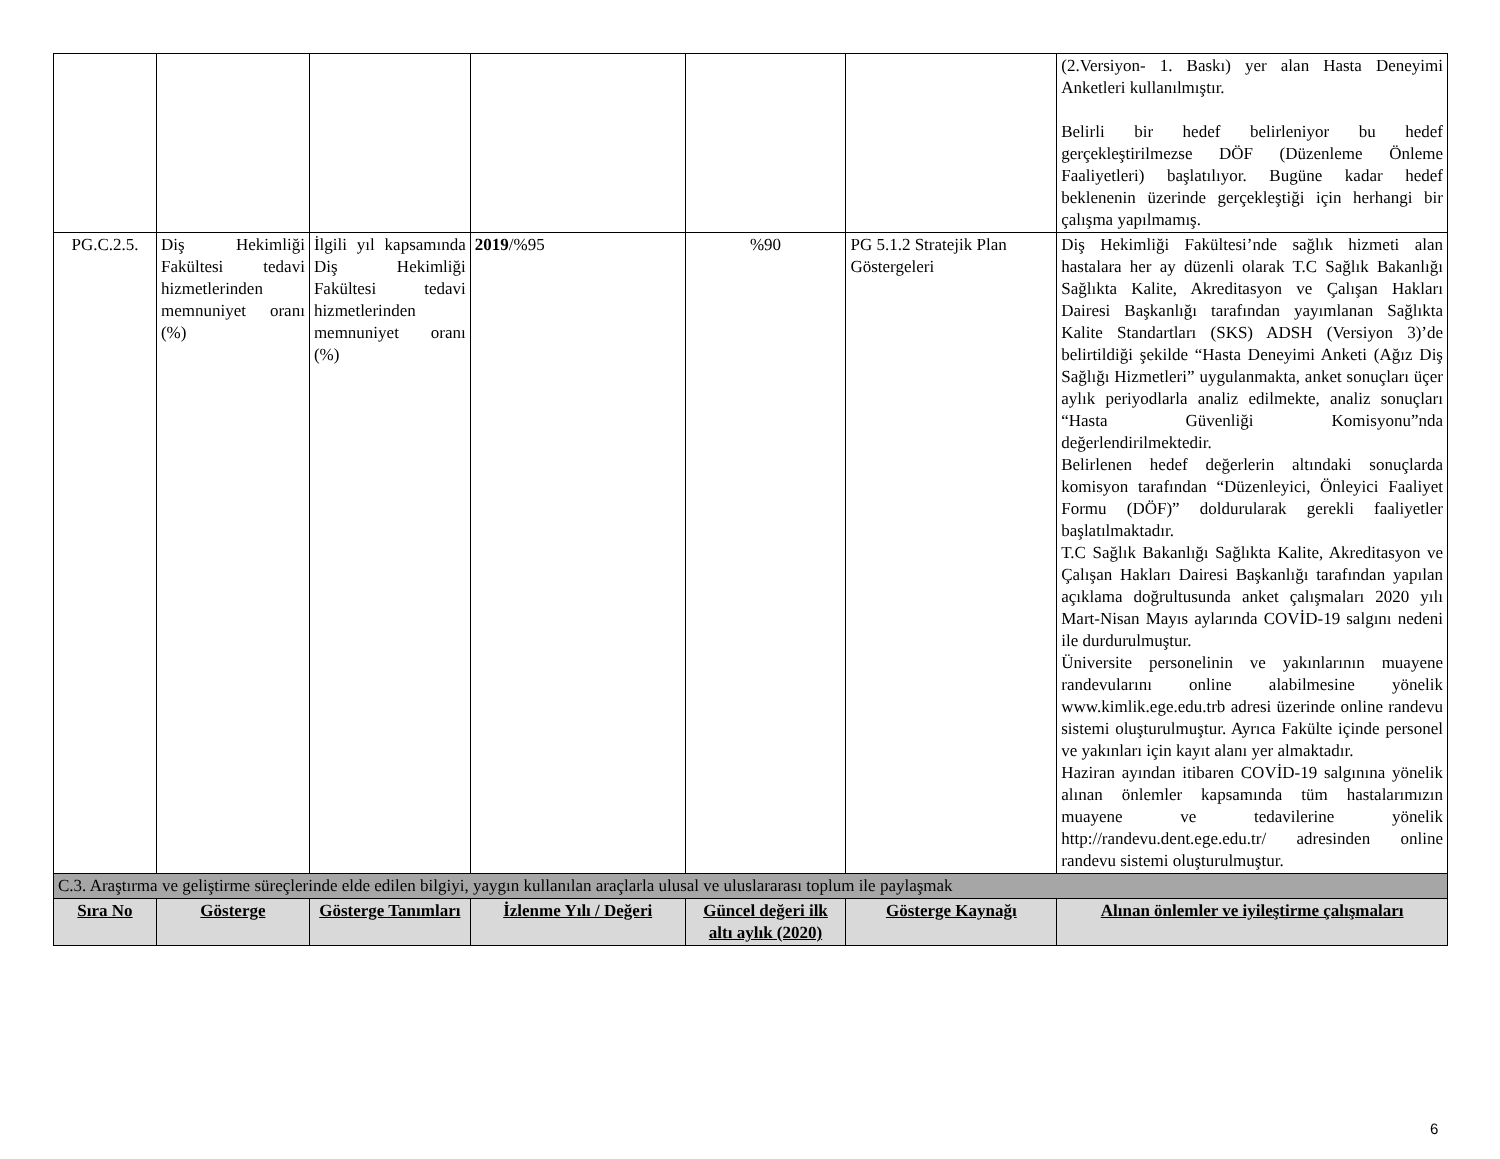| | | | | | | (2.Versiyon- 1. Baskı) yer alan Hasta Deneyimi Anketleri kullanılmıştır. Belirli bir hedef belirleniyor bu hedef gerçekleştirilmezse DÖF (Düzenleme Önleme Faaliyetleri) başlatılıyor. Bugüne kadar hedef beklenenin üzerinde gerçekleştiği için herhangi bir çalışma yapılmamış. |
| PG.C.2.5. | Diş Hekimliği Fakültesi tedavi hizmetlerinden memnuniyet oranı (%) | İlgili yıl kapsamında Diş Hekimliği Fakültesi tedavi hizmetlerinden memnuniyet oranı (%) | 2019 /%95 | %90 | PG 5.1.2 Stratejik Plan Göstergeleri | Diş Hekimliği Fakültesi’nde sağlık hizmeti alan hastalara her ay düzenli olarak T.C Sağlık Bakanlığı Sağlıkta Kalite, Akreditasyon ve Çalışan Hakları Dairesi Başkanlığı tarafından yayımlanan Sağlıkta Kalite Standartları (SKS) ADSH (Versiyon 3)’de belirtildiği şekilde “Hasta Deneyimi Anketi (Ağız Diş Sağlığı Hizmetleri” uygulanmakta, anket sonuçları üçer aylık periyodlarla analiz edilmekte, analiz sonuçları “Hasta Güvenliği Komisyonu”nda değerlendirilmektedir. Belirlenen hedef değerlerin altındaki sonuçlarda komisyon tarafından “Düzenleyici, Önleyici Faaliyet Formu (DÖF)” doldurularak gerekli faaliyetler başlatılmaktadır. T.C Sağlık Bakanlığı Sağlıkta Kalite, Akreditasyon ve Çalışan Hakları Dairesi Başkanlığı tarafından yapılan açıklama doğrultusunda anket çalışmaları 2020 yılı Mart-Nisan Mayıs aylarında COVİD-19 salgını nedeni ile durdurulmuştur. Üniversite personelinin ve yakınlarının muayene randevularını online alabilmesine yönelik www.kimlik.ege.edu.trb adresi üzerinde online randevu sistemi oluşturulmuştur. Ayrıca Fakülte içinde personel ve yakınları için kayıt alanı yer almaktadır. Haziran ayından itibaren COVİD-19 salgınına yönelik alınan önlemler kapsamında tüm hastalarımızın muayene ve tedavilerine yönelik http://randevu.dent.ege.edu.tr/ adresinden online randevu sistemi oluşturulmuştur. |
| C.3. Araştırma ve geliştirme süreçlerinde elde edilen bilgiyi, yaygın kullanılan araçlarla ulusal ve uluslararası toplum ile paylaşmak | | | | | | |
| Sıra No | Gösterge | Gösterge Tanımları | İzlenme Yılı / Değeri | Güncel değeri ilk altı aylık (2020) | Gösterge Kaynağı | Alınan önlemler ve iyileştirme çalışmaları |
6